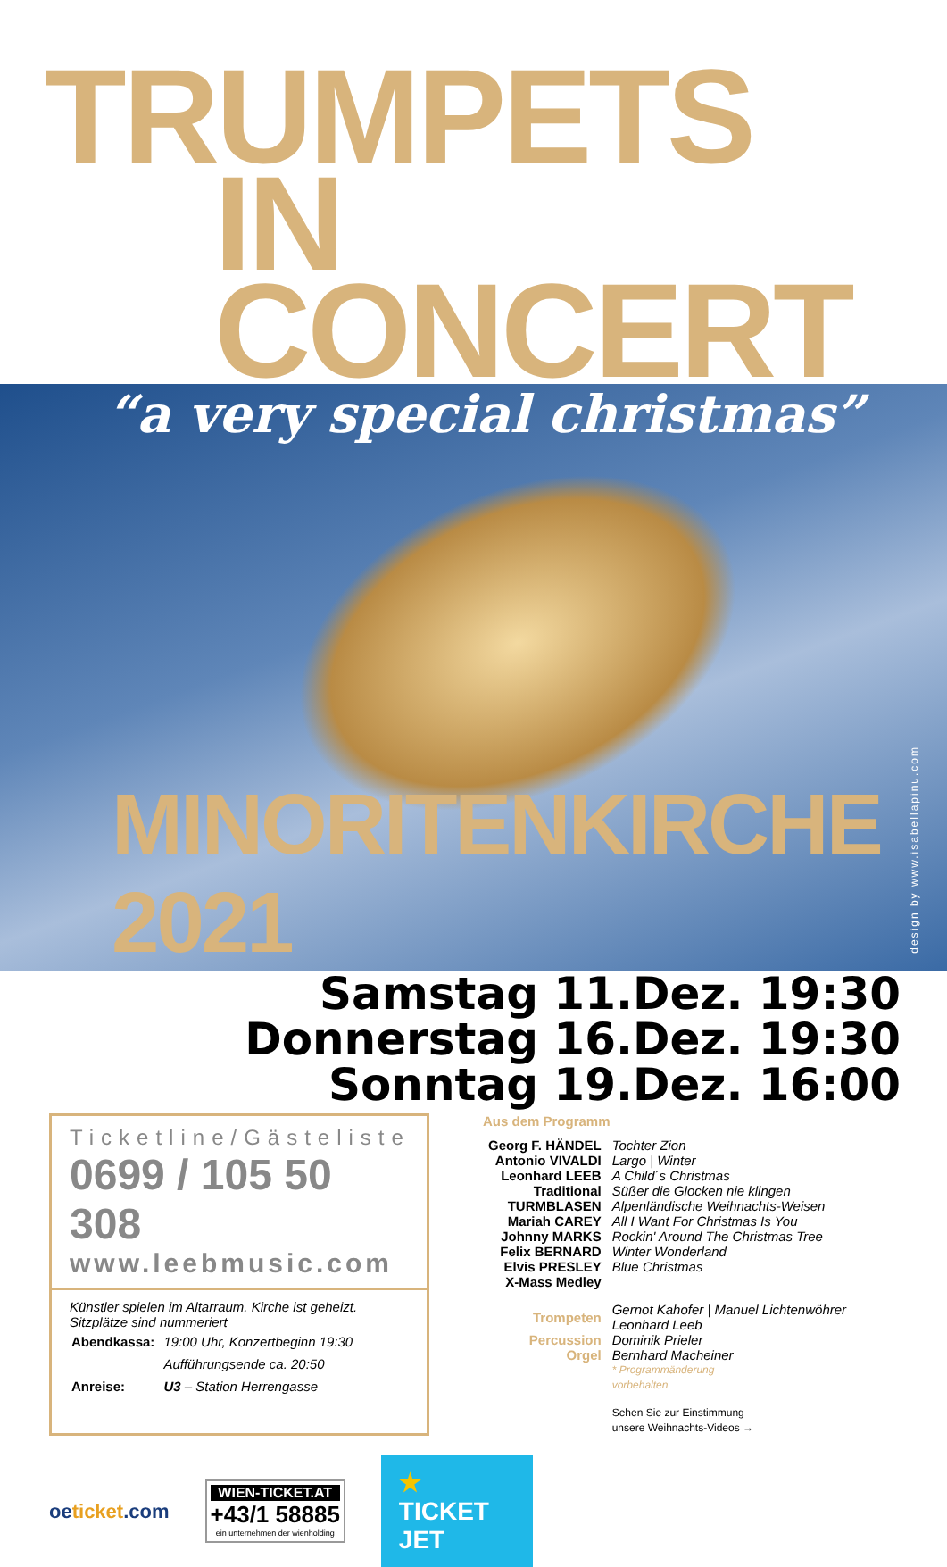TRUMPETS
IN CONCERT
“a very special christmas”
MINORITENKIRCHE 2021
design by www.isabellapinu.com
Samstag 11.Dez. 19:30
Donnerstag 16.Dez. 19:30
Sonntag 19.Dez. 16:00
Ticketline/Gästeliste
0699 / 105 50 308
www.leebmusic.com
Künstler spielen im Altarraum. Kirche ist geheizt.
Sitzplätze sind nummeriert
| Abendkassa: | 19:00 Uhr, Konzertbeginn 19:30 |
| | Aufführungsende ca. 20:50 |
| Anreise: | U3 – Station Herrengasse |
Aus dem Programm
| Georg F. HÄNDEL | Tochter Zion |
| Antonio VIVALDI | Largo / Winter |
| Leonhard LEEB | A Child´s Christmas |
| Traditional | Süßer die Glocken nie klingen |
| TURMBLASEN | Alpenländische Weihnachts-Weisen |
| Mariah CAREY | All I Want For Christmas Is You |
| Johnny MARKS | Rockin' Around The Christmas Tree |
| Felix BERNARD | Winter Wonderland |
| Elvis PRESLEY | Blue Christmas |
| X-Mass Medley | |
| Trompeten | Gernot Kahofer / Manuel Lichtenwöhrer Leonhard Leeb |
| Percussion | Dominik Prieler |
| Orgel | Bernhard Macheiner |
| | * Programmänderung vorbehalten |
| | Sehen Sie zur Einstimmung unsere Weihnachts-Videos → |
oeticket.com
WIEN-TICKET.AT
+43/1 58885
ein unternehmen der wienholding
★ TICKET JET